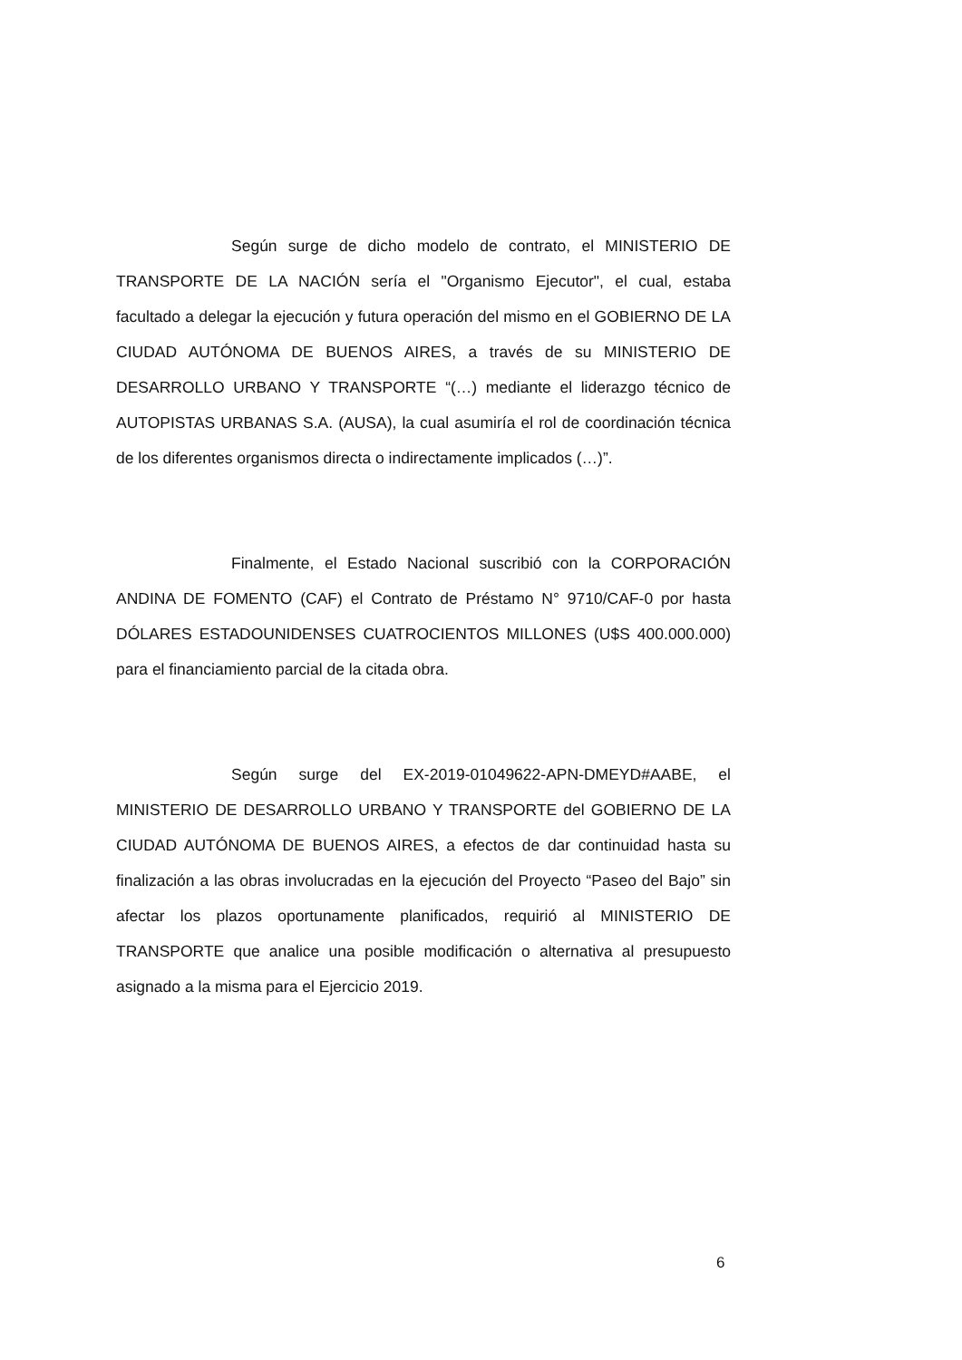Según surge de dicho modelo de contrato, el MINISTERIO DE TRANSPORTE DE LA NACIÓN sería el "Organismo Ejecutor", el cual, estaba facultado a delegar la ejecución y futura operación del mismo en el GOBIERNO DE LA CIUDAD AUTÓNOMA DE BUENOS AIRES, a través de su MINISTERIO DE DESARROLLO URBANO Y TRANSPORTE “(…) mediante el liderazgo técnico de AUTOPISTAS URBANAS S.A. (AUSA), la cual asumiría el rol de coordinación técnica de los diferentes organismos directa o indirectamente implicados (…)”.
Finalmente, el Estado Nacional suscribió con la CORPORACIÓN ANDINA DE FOMENTO (CAF) el Contrato de Préstamo N° 9710/CAF-0 por hasta DÓLARES ESTADOUNIDENSES CUATROCIENTOS MILLONES (U$S 400.000.000) para el financiamiento parcial de la citada obra.
Según surge del EX-2019-01049622-APN-DMEYD#AABE, el MINISTERIO DE DESARROLLO URBANO Y TRANSPORTE del GOBIERNO DE LA CIUDAD AUTÓNOMA DE BUENOS AIRES, a efectos de dar continuidad hasta su finalización a las obras involucradas en la ejecución del Proyecto “Paseo del Bajo” sin afectar los plazos oportunamente planificados, requirió al MINISTERIO DE TRANSPORTE que analice una posible modificación o alternativa al presupuesto asignado a la misma para el Ejercicio 2019.
6